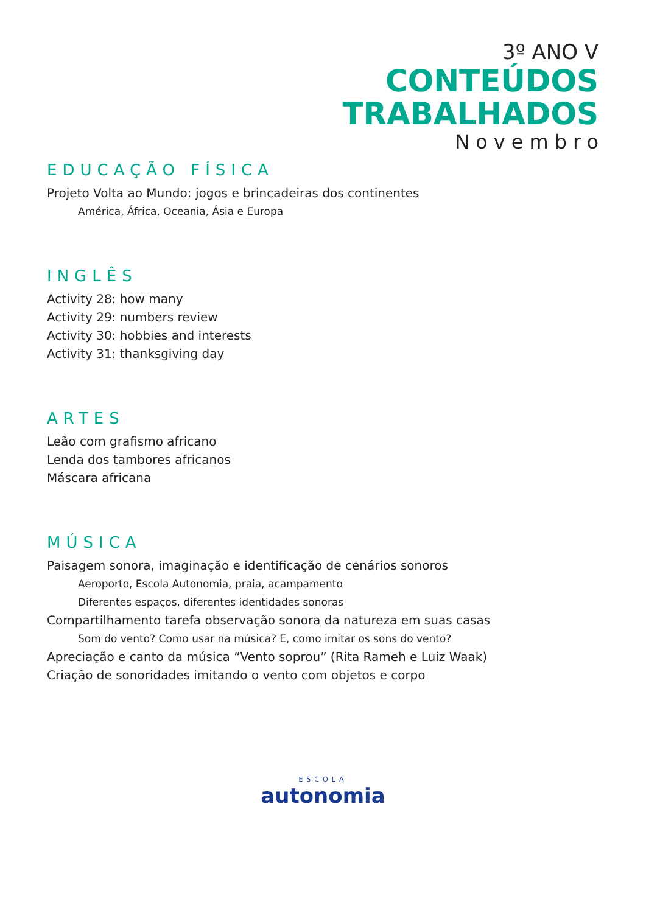3º ANO V
CONTEÚDOS
TRABALHADOS
Novembro
EDUCAÇÃO FÍSICA
Projeto Volta ao Mundo: jogos e brincadeiras dos continentes
América, África, Oceania, Ásia e Europa
INGLÊS
Activity 28: how many
Activity 29: numbers review
Activity 30: hobbies and interests
Activity 31: thanksgiving day
ARTES
Leão com grafismo africano
Lenda dos tambores africanos
Máscara africana
MÚSICA
Paisagem sonora, imaginação e identificação de cenários sonoros
Aeroporto, Escola Autonomia, praia, acampamento
Diferentes espaços, diferentes identidades sonoras
Compartilhamento tarefa observação sonora da natureza em suas casas
Som do vento? Como usar na música? E, como imitar os sons do vento?
Apreciação e canto da música “Vento soprou” (Rita Rameh e Luiz Waak)
Criação de sonoridades imitando o vento com objetos e corpo
ESCOLA
autonomia